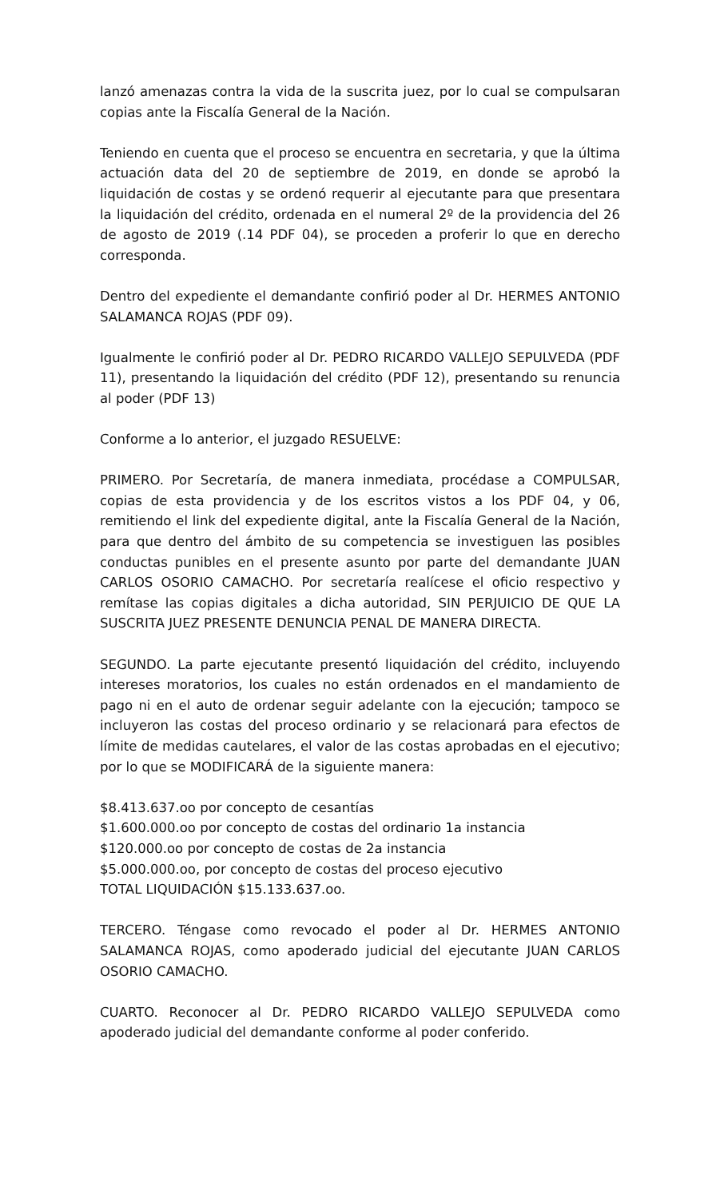lanzó amenazas contra la vida de la suscrita juez, por lo cual se compulsaran copias ante la Fiscalía General de la Nación.
Teniendo en cuenta que el proceso se encuentra en secretaria, y que la última actuación data del 20 de septiembre de 2019, en donde se aprobó la liquidación de costas y se ordenó requerir al ejecutante para que presentara la liquidación del crédito, ordenada en el numeral 2º de la providencia del 26 de agosto de 2019 (.14 PDF 04), se proceden a proferir lo que en derecho corresponda.
Dentro del expediente el demandante confirió poder al Dr. HERMES ANTONIO SALAMANCA ROJAS (PDF 09).
Igualmente le confirió poder al Dr. PEDRO RICARDO VALLEJO SEPULVEDA (PDF 11), presentando la liquidación del crédito (PDF 12), presentando su renuncia al poder (PDF 13)
Conforme a lo anterior, el juzgado RESUELVE:
PRIMERO. Por Secretaría, de manera inmediata, procédase a COMPULSAR, copias de esta providencia y de los escritos vistos a los PDF 04, y 06, remitiendo el link del expediente digital, ante la Fiscalía General de la Nación, para que dentro del ámbito de su competencia se investiguen las posibles conductas punibles en el presente asunto por parte del demandante JUAN CARLOS OSORIO CAMACHO. Por secretaría realícese el oficio respectivo y remítase las copias digitales a dicha autoridad, SIN PERJUICIO DE QUE LA SUSCRITA JUEZ PRESENTE DENUNCIA PENAL DE MANERA DIRECTA.
SEGUNDO. La parte ejecutante presentó liquidación del crédito, incluyendo intereses moratorios, los cuales no están ordenados en el mandamiento de pago ni en el auto de ordenar seguir adelante con la ejecución; tampoco se incluyeron las costas del proceso ordinario y se relacionará para efectos de límite de medidas cautelares, el valor de las costas aprobadas en el ejecutivo; por lo que se MODIFICARÁ de la siguiente manera:
$8.413.637.oo por concepto de cesantías
$1.600.000.oo por concepto de costas del ordinario 1a instancia
$120.000.oo por concepto de costas de 2a instancia
$5.000.000.oo, por concepto de costas del proceso ejecutivo
TOTAL LIQUIDACIÓN $15.133.637.oo.
TERCERO. Téngase como revocado el poder al Dr. HERMES ANTONIO SALAMANCA ROJAS, como apoderado judicial del ejecutante JUAN CARLOS OSORIO CAMACHO.
CUARTO. Reconocer al Dr. PEDRO RICARDO VALLEJO SEPULVEDA como apoderado judicial del demandante conforme al poder conferido.